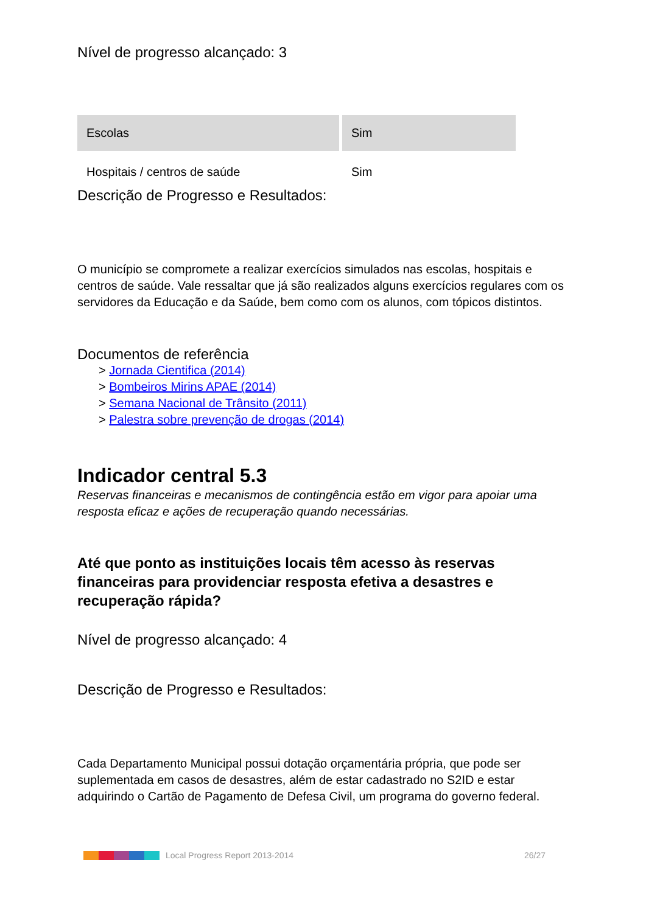Nível de progresso alcançado: 3
| Escolas | Sim |
| Hospitais / centros de saúde | Sim |
Descrição de Progresso e Resultados:
O município se compromete a realizar exercícios simulados nas escolas, hospitais e centros de saúde. Vale ressaltar que já são realizados alguns exercícios regulares com os servidores da Educação e da Saúde, bem como com os alunos, com tópicos distintos.
Documentos de referência
> Jornada Cientifica (2014)
> Bombeiros Mirins APAE (2014)
> Semana Nacional de Trânsito (2011)
> Palestra sobre prevenção de drogas (2014)
Indicador central 5.3
Reservas financeiras e mecanismos de contingência estão em vigor para apoiar uma resposta eficaz e ações de recuperação quando necessárias.
Até que ponto as instituições locais têm acesso às reservas financeiras para providenciar resposta efetiva a desastres e recuperação rápida?
Nível de progresso alcançado: 4
Descrição de Progresso e Resultados:
Cada Departamento Municipal possui dotação orçamentária própria, que pode ser suplementada em casos de desastres, além de estar cadastrado no S2ID e estar adquirindo o Cartão de Pagamento de Defesa Civil, um programa do governo federal.
Local Progress Report 2013-2014 26/27